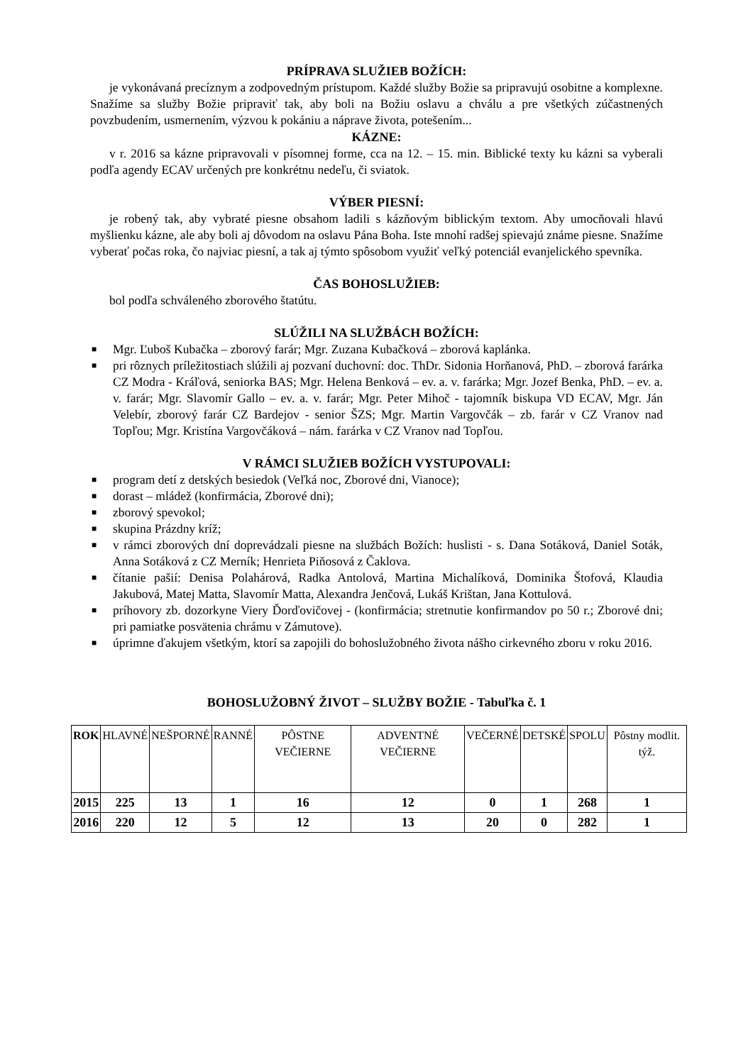PRÍPRAVA SLUŽIEB BOŽÍCH:
je vykonávaná precíznym a zodpovedným prístupom. Každé služby Božie sa pripravujú osobitne a komplexne. Snažíme sa služby Božie pripraviť tak, aby boli na Božiu oslavu a chválu a pre všetkých zúčastnených povzbudením, usmernením, výzvou k pokániu a náprave života, potešením...
KÁZNE:
v r. 2016 sa kázne pripravovali v písomnej forme, cca na 12. – 15. min. Biblické texty ku kázni sa vyberali podľa agendy ECAV určených pre konkrétnu nedeľu, či sviatok.
VÝBER PIESNÍ:
je robený tak, aby vybraté piesne obsahom ladili s kázňovým biblickým textom. Aby umocňovali hlavú myšlienku kázne, ale aby boli aj dôvodom na oslavu Pána Boha. Iste mnohí radšej spievajú známe piesne. Snažíme vyberať počas roka, čo najviac piesní, a tak aj týmto spôsobom využiť veľký potenciál evanjelického spevníka.
ČAS BOHOSLUŽIEB:
bol podľa schváleného zborového štatútu.
SLÚŽILI NA SLUŽBÁCH BOŽÍCH:
■ Mgr. Ľuboš Kubačka – zborový farár; Mgr. Zuzana Kubačková – zborová kaplánka.
■ pri rôznych príležitostiach slúžili aj pozvaní duchovní: doc. ThDr. Sidonia Horňanová, PhD. – zborová farárka CZ Modra - Kráľová, seniorka BAS; Mgr. Helena Benková – ev. a. v. farárka; Mgr. Jozef Benka, PhD. – ev. a. v. farár; Mgr. Slavomír Gallo – ev. a. v. farár; Mgr. Peter Mihoč - tajomník biskupa VD ECAV, Mgr. Ján Velebír, zborový farár CZ Bardejov - senior ŠZS; Mgr. Martin Vargovčák – zb. farár v CZ Vranov nad Topľou; Mgr. Kristína Vargovčáková – nám. farárka v CZ Vranov nad Topľou.
V RÁMCI SLUŽIEB BOŽÍCH VYSTUPOVALI:
■ program detí z detských besiedok (Veľká noc, Zborové dni, Vianoce);
■ dorast – mládež (konfirmácia, Zborové dni);
■ zborový spevokol;
■ skupina Prázdny kríž;
■ v rámci zborových dní doprevádzali piesne na službách Božích: huslisti - s. Dana Sotáková, Daniel Soták, Anna Sotáková z CZ Merník; Henrieta Piňosová z Čaklova.
■ čítanie pašií: Denisa Polahárová, Radka Antolová, Martina Michalíková, Dominika Štofová, Klaudia Jakubová, Matej Matta, Slavomír Matta, Alexandra Jenčová, Lukáš Krištan, Jana Kottulová.
■ príhovory zb. dozorkyne Viery Ďorďovičovej - (konfirmácia; stretnutie konfirmandov po 50 r.; Zborové dni; pri pamiatke posvätenia chrámu v Zámutove).
■ úprimne ďakujem všetkým, ktorí sa zapojili do bohoslužobného života nášho cirkevného zboru v roku 2016.
BOHOSLUŽOBNÝ ŽIVOT – SLUŽBY BOŽIE - Tabuľka č. 1
| ROK | HLAVNÉ | NEŠPORNÉ | RANNÉ | PÔSTNE VEČIERNE | ADVENTNÉ VEČIERNE | VEČERNÉ | DETSKÉ | SPOLU | Pôstny modlit. týž. |
| --- | --- | --- | --- | --- | --- | --- | --- | --- | --- |
| 2015 | 225 | 13 | 1 | 16 | 12 | 0 | 1 | 268 | 1 |
| 2016 | 220 | 12 | 5 | 12 | 13 | 20 | 0 | 282 | 1 |